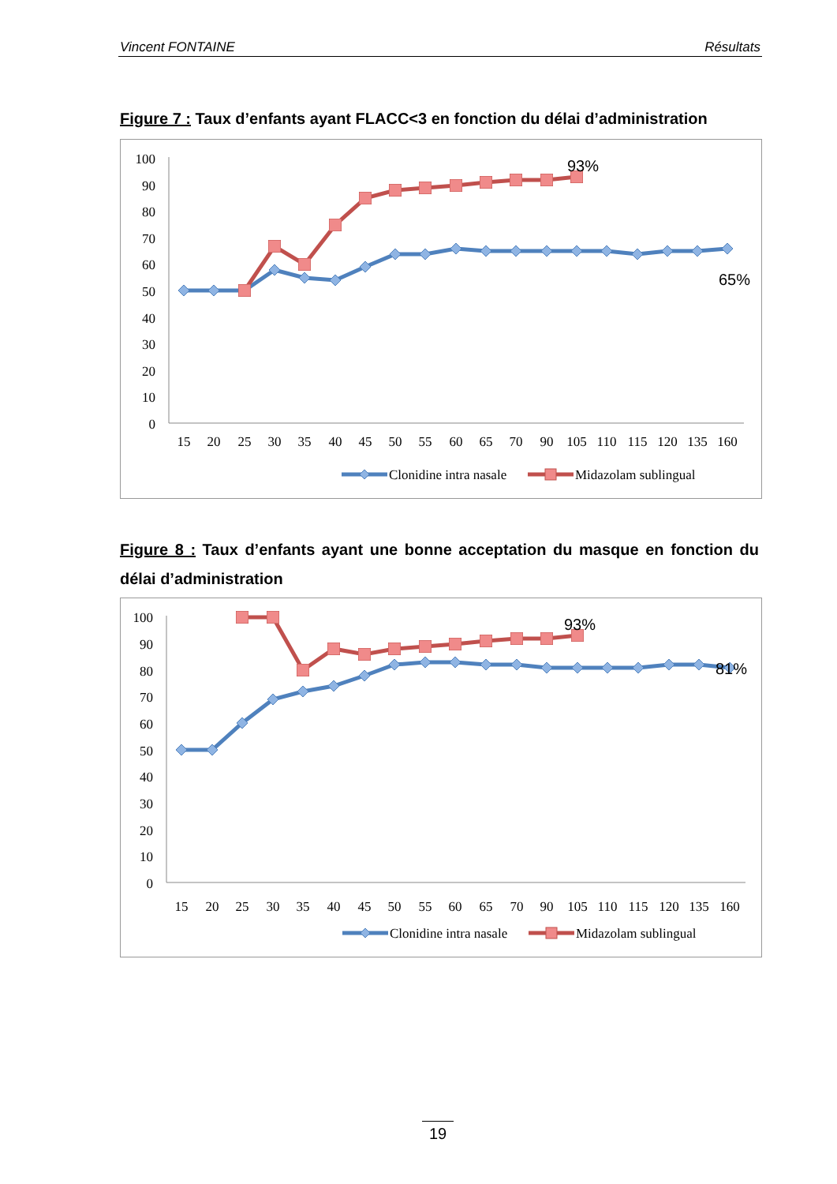Vincent FONTAINE Résultats
Figure 7 : Taux d’enfants ayant FLACC<3 en fonction du délai d’administration
100
90
80
70
60
50
40
30
20
10
0
15
20
25
30
35
40
45
50
55
60
65
70
90
105
110
115
120
135
160
93%
65%
Clonidine intra nasale
Midazolam sublingual
Figure 8 : Taux d’enfants ayant une bonne acceptation du masque en fonction du délai d’administration
100
90
80
70
60
50
40
30
20
10
0
15
20
25
30
35
40
45
50
55
60
65
70
90
105
110
115
120
135
160
93%
81%
Clonidine intra nasale
Midazolam sublingual
19